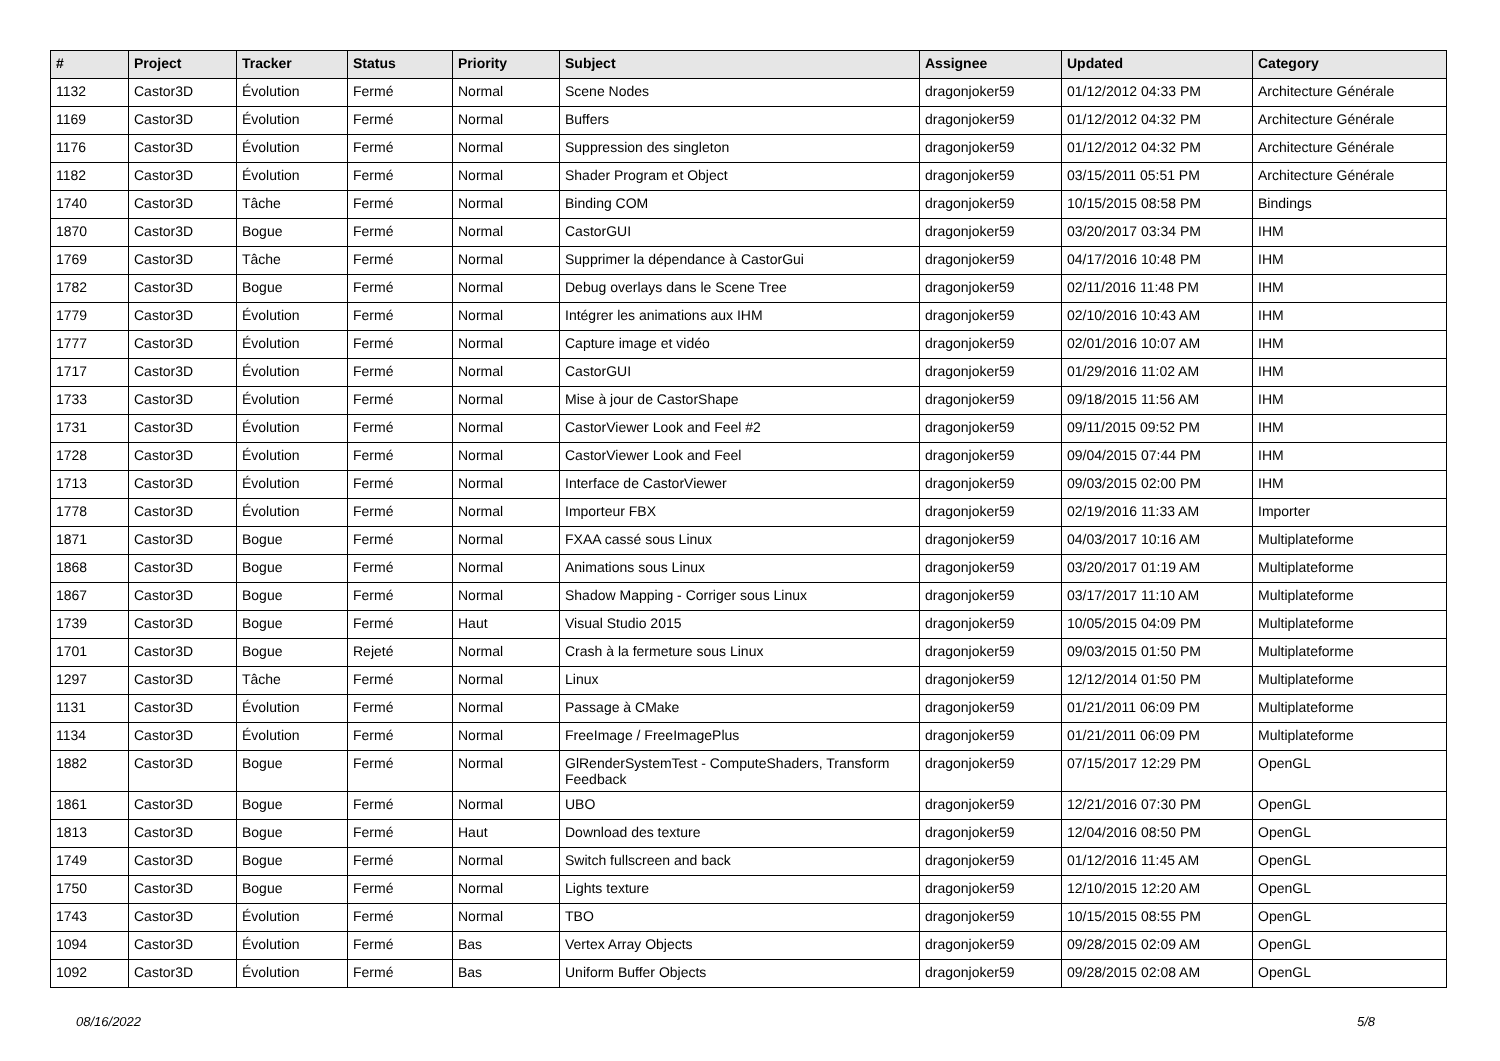| # | Project | Tracker | Status | Priority | Subject | Assignee | Updated | Category |
| --- | --- | --- | --- | --- | --- | --- | --- | --- |
| 1132 | Castor3D | Évolution | Fermé | Normal | Scene Nodes | dragonjoker59 | 01/12/2012 04:33 PM | Architecture Générale |
| 1169 | Castor3D | Évolution | Fermé | Normal | Buffers | dragonjoker59 | 01/12/2012 04:32 PM | Architecture Générale |
| 1176 | Castor3D | Évolution | Fermé | Normal | Suppression des singleton | dragonjoker59 | 01/12/2012 04:32 PM | Architecture Générale |
| 1182 | Castor3D | Évolution | Fermé | Normal | Shader Program et Object | dragonjoker59 | 03/15/2011 05:51 PM | Architecture Générale |
| 1740 | Castor3D | Tâche | Fermé | Normal | Binding COM | dragonjoker59 | 10/15/2015 08:58 PM | Bindings |
| 1870 | Castor3D | Bogue | Fermé | Normal | CastorGUI | dragonjoker59 | 03/20/2017 03:34 PM | IHM |
| 1769 | Castor3D | Tâche | Fermé | Normal | Supprimer la dépendance à CastorGui | dragonjoker59 | 04/17/2016 10:48 PM | IHM |
| 1782 | Castor3D | Bogue | Fermé | Normal | Debug overlays dans le Scene Tree | dragonjoker59 | 02/11/2016 11:48 PM | IHM |
| 1779 | Castor3D | Évolution | Fermé | Normal | Intégrer les animations aux IHM | dragonjoker59 | 02/10/2016 10:43 AM | IHM |
| 1777 | Castor3D | Évolution | Fermé | Normal | Capture image et vidéo | dragonjoker59 | 02/01/2016 10:07 AM | IHM |
| 1717 | Castor3D | Évolution | Fermé | Normal | CastorGUI | dragonjoker59 | 01/29/2016 11:02 AM | IHM |
| 1733 | Castor3D | Évolution | Fermé | Normal | Mise à jour de CastorShape | dragonjoker59 | 09/18/2015 11:56 AM | IHM |
| 1731 | Castor3D | Évolution | Fermé | Normal | CastorViewer Look and Feel #2 | dragonjoker59 | 09/11/2015 09:52 PM | IHM |
| 1728 | Castor3D | Évolution | Fermé | Normal | CastorViewer Look and Feel | dragonjoker59 | 09/04/2015 07:44 PM | IHM |
| 1713 | Castor3D | Évolution | Fermé | Normal | Interface de CastorViewer | dragonjoker59 | 09/03/2015 02:00 PM | IHM |
| 1778 | Castor3D | Évolution | Fermé | Normal | Importeur FBX | dragonjoker59 | 02/19/2016 11:33 AM | Importer |
| 1871 | Castor3D | Bogue | Fermé | Normal | FXAA cassé sous Linux | dragonjoker59 | 04/03/2017 10:16 AM | Multiplateforme |
| 1868 | Castor3D | Bogue | Fermé | Normal | Animations sous Linux | dragonjoker59 | 03/20/2017 01:19 AM | Multiplateforme |
| 1867 | Castor3D | Bogue | Fermé | Normal | Shadow Mapping - Corriger sous Linux | dragonjoker59 | 03/17/2017 11:10 AM | Multiplateforme |
| 1739 | Castor3D | Bogue | Fermé | Haut | Visual Studio 2015 | dragonjoker59 | 10/05/2015 04:09 PM | Multiplateforme |
| 1701 | Castor3D | Bogue | Rejeté | Normal | Crash à la fermeture sous Linux | dragonjoker59 | 09/03/2015 01:50 PM | Multiplateforme |
| 1297 | Castor3D | Tâche | Fermé | Normal | Linux | dragonjoker59 | 12/12/2014 01:50 PM | Multiplateforme |
| 1131 | Castor3D | Évolution | Fermé | Normal | Passage à CMake | dragonjoker59 | 01/21/2011 06:09 PM | Multiplateforme |
| 1134 | Castor3D | Évolution | Fermé | Normal | FreeImage / FreeImagePlus | dragonjoker59 | 01/21/2011 06:09 PM | Multiplateforme |
| 1882 | Castor3D | Bogue | Fermé | Normal | GlRenderSystemTest - ComputeShaders, Transform Feedback | dragonjoker59 | 07/15/2017 12:29 PM | OpenGL |
| 1861 | Castor3D | Bogue | Fermé | Normal | UBO | dragonjoker59 | 12/21/2016 07:30 PM | OpenGL |
| 1813 | Castor3D | Bogue | Fermé | Haut | Download des texture | dragonjoker59 | 12/04/2016 08:50 PM | OpenGL |
| 1749 | Castor3D | Bogue | Fermé | Normal | Switch fullscreen and back | dragonjoker59 | 01/12/2016 11:45 AM | OpenGL |
| 1750 | Castor3D | Bogue | Fermé | Normal | Lights texture | dragonjoker59 | 12/10/2015 12:20 AM | OpenGL |
| 1743 | Castor3D | Évolution | Fermé | Normal | TBO | dragonjoker59 | 10/15/2015 08:55 PM | OpenGL |
| 1094 | Castor3D | Évolution | Fermé | Bas | Vertex Array Objects | dragonjoker59 | 09/28/2015 02:09 AM | OpenGL |
| 1092 | Castor3D | Évolution | Fermé | Bas | Uniform Buffer Objects | dragonjoker59 | 09/28/2015 02:08 AM | OpenGL |
08/16/2022 5/8